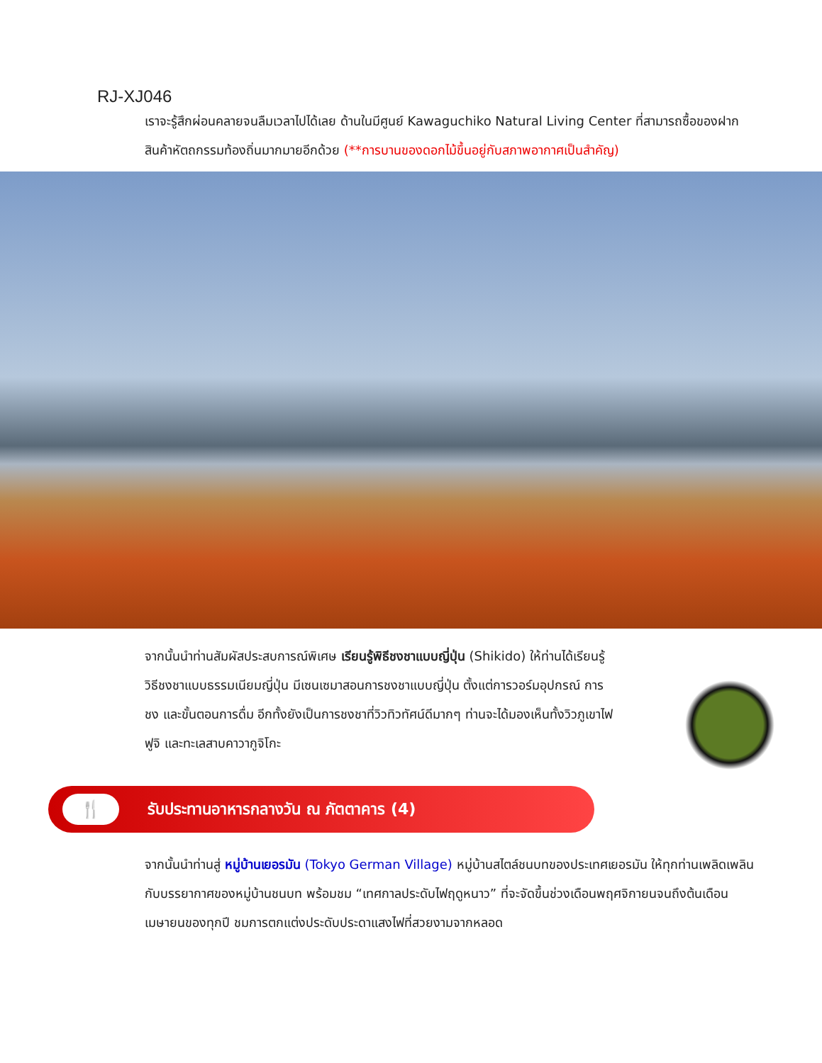RJ-XJ046
เราจะรู้สึกผ่อนคลายจนลืมเวลาไปได้เลย ด้านในมีศูนย์ Kawaguchiko Natural Living Center ที่สามารถซื้อของฝากสินค้าหัตถกรรมท้องถิ่นมากมายอีกด้วย (**การบานของดอกไม้ขึ้นอยู่กับสภาพอากาศเป็นสำคัญ)
จากนั้นนำท่านสัมผัสประสบการณ์พิเศษ เรียนรู้พิธีชงชาแบบญี่ปุ่น (Shikido) ให้ท่านได้เรียนรู้วิธีชงชาแบบธรรมเนียมญี่ปุ่น มีเซนเซมาสอนการชงชาแบบญี่ปุ่น ตั้งแต่การวอร์มอุปกรณ์ การชง และขั้นตอนการดื่ม อีกทั้งยังเป็นการชงชาที่วิวทิวทัศน์ดีมากๆ ท่านจะได้มองเห็นทั้งวิวภูเขาไฟฟูจิ และทะเลสาบคาวากูจิโกะ
🍴
รับประทานอาหารกลางวัน ณ ภัตตาคาร (4)
จากนั้นนำท่านสู่ หมู่บ้านเยอรมัน (Tokyo German Village) หมู่บ้านสไตล์ชนบทของประเทศเยอรมัน ให้ทุกท่านเพลิดเพลินกับบรรยากาศของหมู่บ้านชนบท พร้อมชม “เทศกาลประดับไฟฤดูหนาว” ที่จะจัดขึ้นช่วงเดือนพฤศจิกายนจนถึงต้นเดือนเมษายนของทุกปี ชมการตกแต่งประดับประดาแสงไฟที่สวยงามจากหลอด